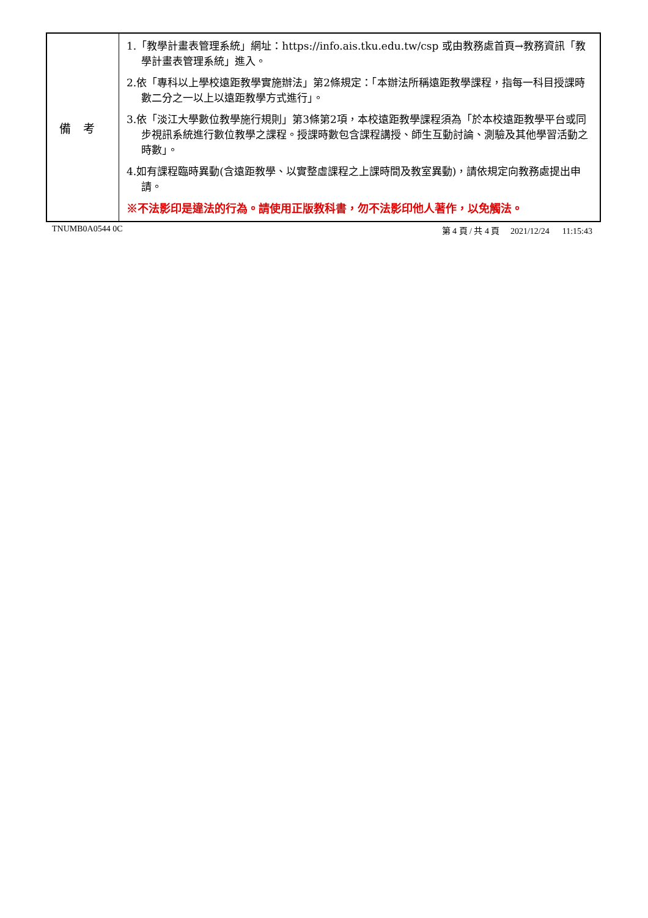| 備考 | 1.「教學計畫表管理系統」網址： https://info.ais.tku.edu.tw/csp 或由教務處首頁→教務資訊「教學計畫表管理系統」進入。 2.依「專科以上學校遠距教學實施辦法」第2條規定：「本辦法所稱遠距教學課程，指每一科目授課時數二分之一以上以遠距教學方式進行」。 3.依「淡江大學數位教學施行規則」第3條第2項，本校遠距教學課程須為「於本校遠距教學平台或同步視訊系統進行數位教學之課程。授課時數包含課程講授、師生互動討論、測驗及其他學習活動之時數」。 4.如有課程臨時異動(含遠距教學、以實整虛課程之上課時間及教室異動)，請依規定向教務處提出申請。 ※不法影印是違法的行為。請使用正版教科書，勿不法影印他人著作，以免觸法。 |
TNUMB0A0544 0C 第 4 頁 / 共 4 頁 2021/12/24 11:15:43